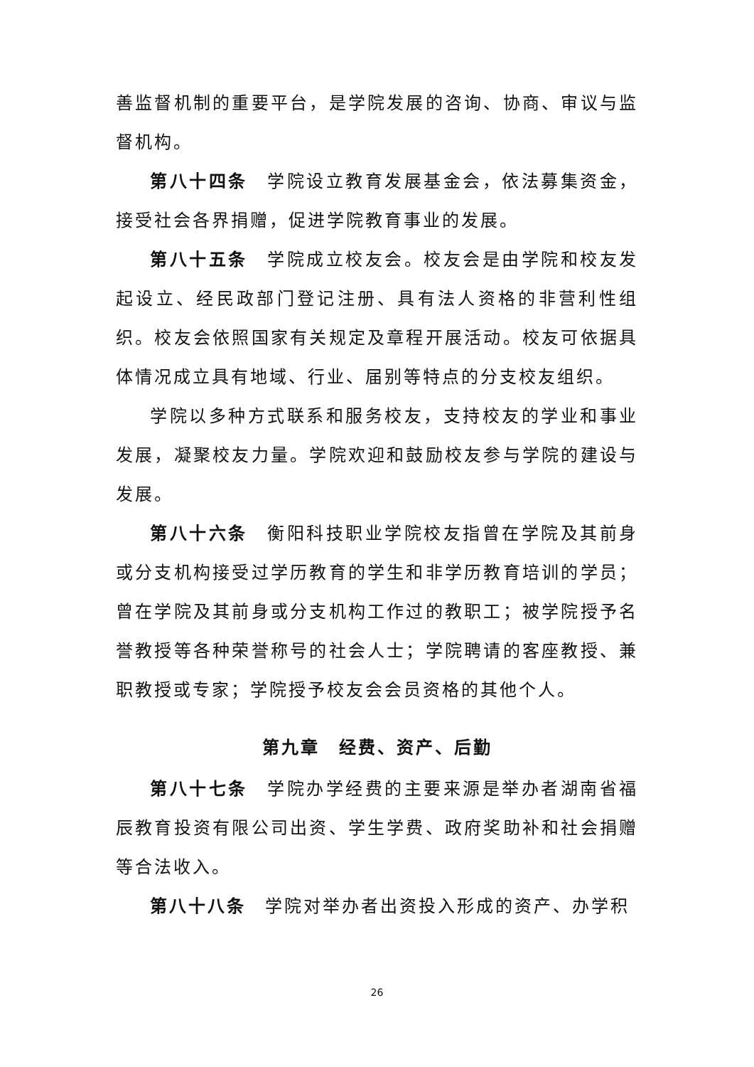善监督机制的重要平台，是学院发展的咨询、协商、审议与监督机构。
第八十四条　学院设立教育发展基金会，依法募集资金，接受社会各界捐赠，促进学院教育事业的发展。
第八十五条　学院成立校友会。校友会是由学院和校友发起设立、经民政部门登记注册、具有法人资格的非营利性组织。校友会依照国家有关规定及章程开展活动。校友可依据具体情况成立具有地域、行业、届别等特点的分支校友组织。
学院以多种方式联系和服务校友，支持校友的学业和事业发展，凝聚校友力量。学院欢迎和鼓励校友参与学院的建设与发展。
第八十六条　衡阳科技职业学院校友指曾在学院及其前身或分支机构接受过学历教育的学生和非学历教育培训的学员；曾在学院及其前身或分支机构工作过的教职工；被学院授予名誉教授等各种荣誉称号的社会人士；学院聘请的客座教授、兼职教授或专家；学院授予校友会会员资格的其他个人。
第九章　经费、资产、后勤
第八十七条　学院办学经费的主要来源是举办者湖南省福辰教育投资有限公司出资、学生学费、政府奖助补和社会捐赠等合法收入。
第八十八条　学院对举办者出资投入形成的资产、办学积
26